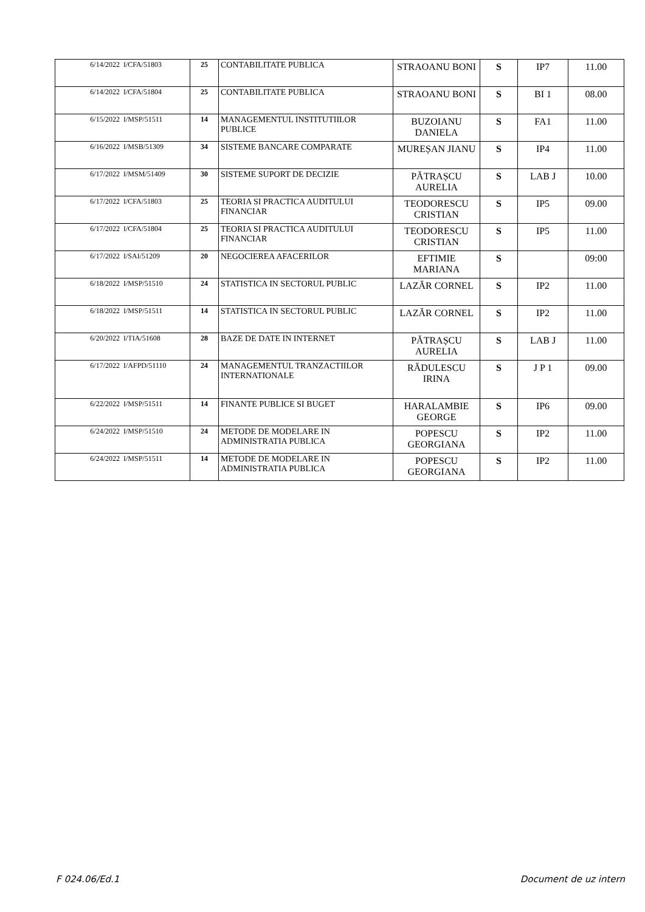| 6/14/2022 | I/CFA/51803 | 25 | CONTABILITATE PUBLICA | STRAOANU BONI | S | IP7 | 11.00 |
| 6/14/2022 | I/CFA/51804 | 25 | CONTABILITATE PUBLICA | STRAOANU BONI | S | BI 1 | 08.00 |
| 6/15/2022 | I/MSP/51511 | 14 | MANAGEMENTUL INSTITUTIILOR PUBLICE | BUZOIANU DANIELA | S | FA1 | 11.00 |
| 6/16/2022 | I/MSB/51309 | 34 | SISTEME BANCARE COMPARATE | MUREȘAN JIANU | S | IP4 | 11.00 |
| 6/17/2022 | I/MSM/51409 | 30 | SISTEME SUPORT DE DECIZIE | PĂTRAȘCU AURELIA | S | LAB J | 10.00 |
| 6/17/2022 | I/CFA/51803 | 25 | TEORIA SI PRACTICA AUDITULUI FINANCIAR | TEODORESCU CRISTIAN | S | IP5 | 09.00 |
| 6/17/2022 | I/CFA/51804 | 25 | TEORIA SI PRACTICA AUDITULUI FINANCIAR | TEODORESCU CRISTIAN | S | IP5 | 11.00 |
| 6/17/2022 | I/SAI/51209 | 20 | NEGOCIEREA AFACERILOR | EFTIMIE MARIANA | S | | 09:00 |
| 6/18/2022 | I/MSP/51510 | 24 | STATISTICA IN SECTORUL PUBLIC | LAZĂR CORNEL | S | IP2 | 11.00 |
| 6/18/2022 | I/MSP/51511 | 14 | STATISTICA IN SECTORUL PUBLIC | LAZĂR CORNEL | S | IP2 | 11.00 |
| 6/20/2022 | I/TIA/51608 | 28 | BAZE DE DATE IN INTERNET | PĂTRAȘCU AURELIA | S | LAB J | 11.00 |
| 6/17/2022 | I/AFPD/51110 | 24 | MANAGEMENTUL TRANZACTIILOR INTERNATIONALE | RĂDULESCU IRINA | S | J P 1 | 09.00 |
| 6/22/2022 | I/MSP/51511 | 14 | FINANTE PUBLICE SI BUGET | HARALAMBIE GEORGE | S | IP6 | 09.00 |
| 6/24/2022 | I/MSP/51510 | 24 | METODE DE MODELARE IN ADMINISTRATIA PUBLICA | POPESCU GEORGIANA | S | IP2 | 11.00 |
| 6/24/2022 | I/MSP/51511 | 14 | METODE DE MODELARE IN ADMINISTRATIA PUBLICA | POPESCU GEORGIANA | S | IP2 | 11.00 |
F 024.06/Ed.1 Document de uz intern